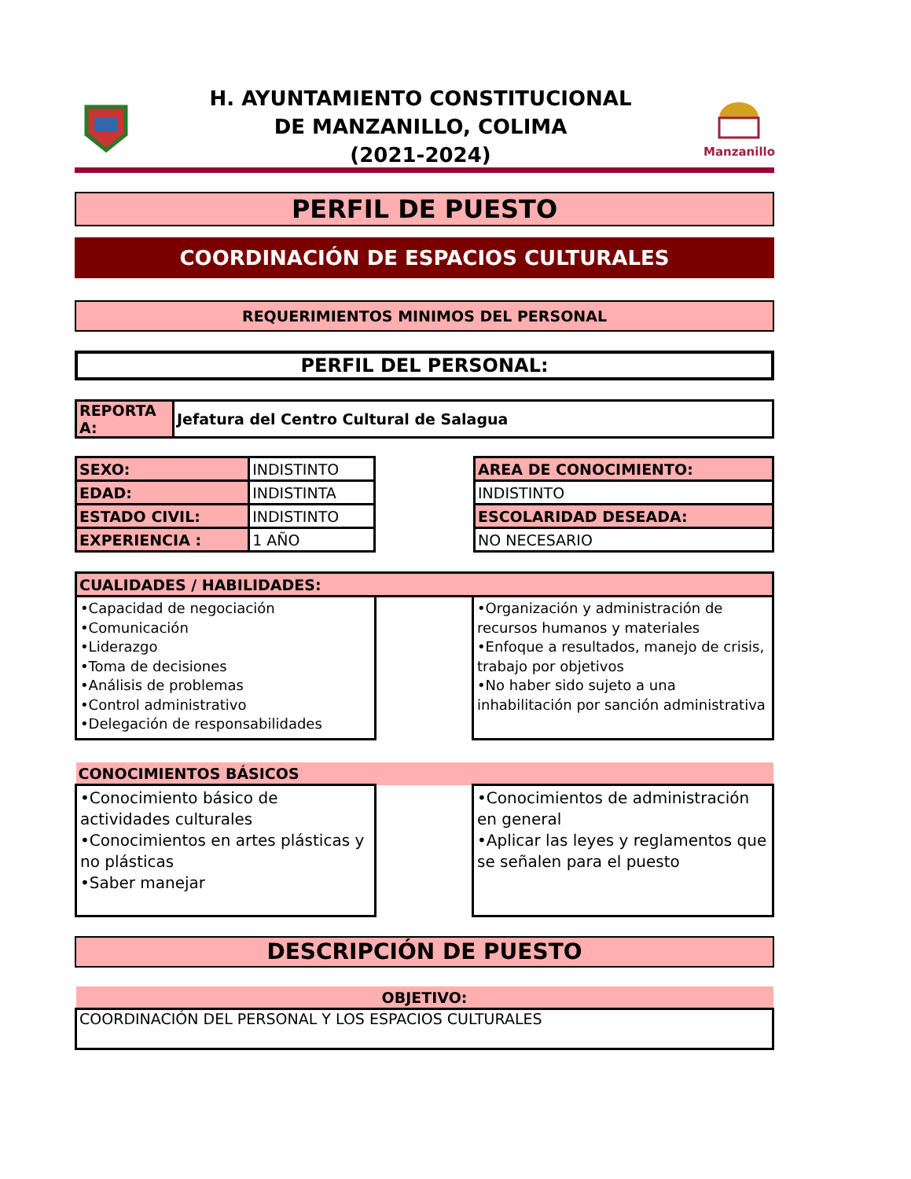H. AYUNTAMIENTO CONSTITUCIONAL
DE MANZANILLO, COLIMA
(2021-2024)
Manzanillo
PERFIL DE PUESTO
COORDINACIÓN DE ESPACIOS CULTURALES
REQUERIMIENTOS MINIMOS DEL PERSONAL
PERFIL DEL PERSONAL:
| REPORTA A: | Jefatura del Centro Cultural de Salagua |
| SEXO: | INDISTINTO |
| EDAD: | INDISTINTA |
| ESTADO CIVIL: | INDISTINTO |
| EXPERIENCIA : | 1 AÑO |
| AREA DE CONOCIMIENTO: |
| INDISTINTO |
| ESCOLARIDAD DESEADA: |
| NO NECESARIO |
| CUALIDADES / HABILIDADES: | | |
| •Capacidad de negociación •Comunicación •Liderazgo •Toma de decisiones •Análisis de problemas •Control administrativo •Delegación de responsabilidades | | •Organización y administración de recursos humanos y materiales •Enfoque a resultados, manejo de crisis, trabajo por objetivos •No haber sido sujeto a una inhabilitación por sanción administrativa |
| CONOCIMIENTOS BÁSICOS | | |
| •Conocimiento básico de actividades culturales •Conocimientos en artes plásticas y no plásticas •Saber manejar | | •Conocimientos de administración en general •Aplicar las leyes y reglamentos que se señalen para el puesto |
DESCRIPCIÓN DE PUESTO
| OBJETIVO: |
| COORDINACIÓN DEL PERSONAL Y LOS ESPACIOS CULTURALES |